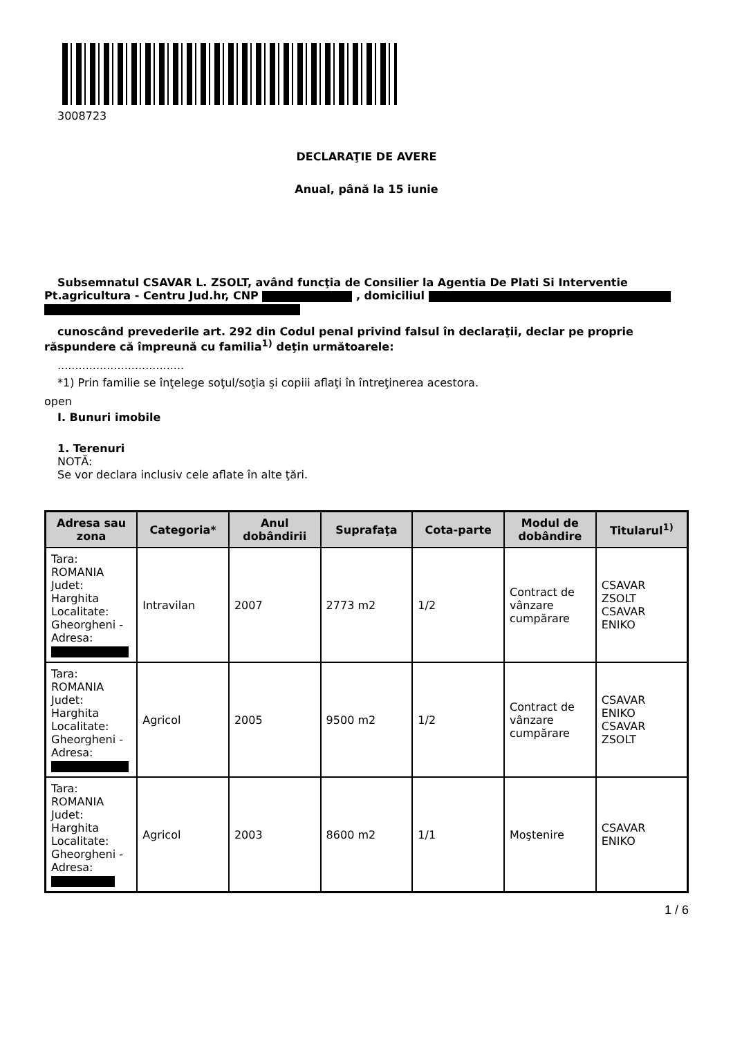3008723
DECLARAŢIE DE AVERE
Anual, până la 15 iunie
Subsemnatul CSAVAR L. ZSOLT, având funcţia de Consilier la Agentia De Plati Si Interventie Pt.agricultura - Centru Jud.hr, CNP , domiciliul
cunoscând prevederile art. 292 din Codul penal privind falsul în declaraţii, declar pe proprie răspundere că împreună cu familia<sup>1)</sup> deţin următoarele:
....................................
*1) Prin familie se înţelege soţul/soţia şi copiii aflaţi în întreţinerea acestora.
open
I. Bunuri imobile
1. Terenuri
NOTĂ:
Se vor declara inclusiv cele aflate în alte ţări.
| Adresa sau zona | Categoria* | Anul dobândirii | Suprafaţa | Cota-parte | Modul de dobândire | Titularul<sup>1)</sup> |
| --- | --- | --- | --- | --- | --- | --- |
| Tara: ROMANIA Judet: Harghita Localitate: Gheorgheni - Adresa: | Intravilan | 2007 | 2773 m2 | 1/2 | Contract de vânzare cumpărare | CSAVAR ZSOLT CSAVAR ENIKO |
| Tara: ROMANIA Judet: Harghita Localitate: Gheorgheni - Adresa: | Agricol | 2005 | 9500 m2 | 1/2 | Contract de vânzare cumpărare | CSAVAR ENIKO CSAVAR ZSOLT |
| Tara: ROMANIA Judet: Harghita Localitate: Gheorgheni - Adresa: | Agricol | 2003 | 8600 m2 | 1/1 | Moştenire | CSAVAR ENIKO |
1 / 6